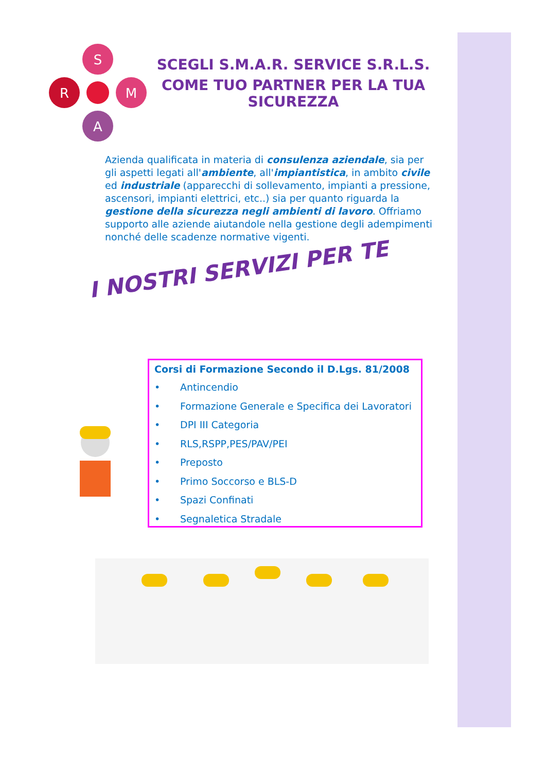S
R
M
A
SCEGLI S.M.A.R. SERVICE S.R.L.S.
COME TUO PARTNER PER LA TUA SICUREZZA
Azienda qualificata in materia di consulenza aziendale, sia per gli aspetti legati all'ambiente, all'impiantistica, in ambito civile ed industriale (apparecchi di sollevamento, impianti a pressione, ascensori, impianti elettrici, etc..) sia per quanto riguarda la gestione della sicurezza negli ambienti di lavoro. Offriamo supporto alle aziende aiutandole nella gestione degli adempimenti nonché delle scadenze normative vigenti.
I NOSTRI SERVIZI PER TE
Corsi di Formazione Secondo il D.Lgs. 81/2008
• Antincendio
• Formazione Generale e Specifica dei Lavoratori
• DPI III Categoria
• RLS,RSPP,PES/PAV/PEI
• Preposto
• Primo Soccorso e BLS-D
• Spazi Confinati
• Segnaletica Stradale